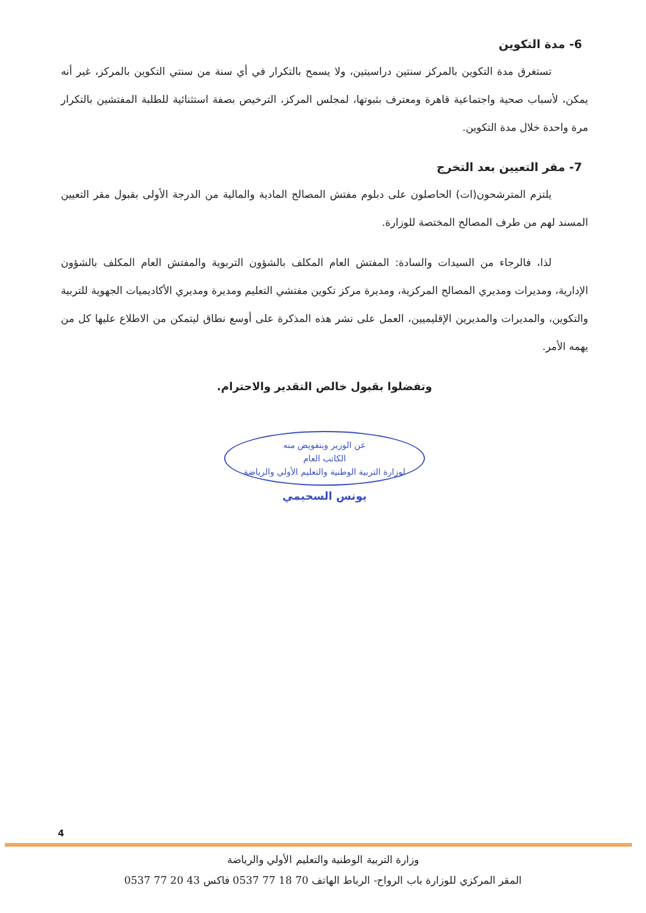6- مدة التكوين
تستغرق مدة التكوين بالمركز سنتين دراسيتين، ولا يسمح بالتكرار في أي سنة من سنتي التكوين بالمركز، غير أنه يمكن، لأسباب صحية واجتماعية قاهرة ومعترف بثبوتها، لمجلس المركز، الترخيص بصفة استثنائية للطلبة المفتشين بالتكرار مرة واحدة خلال مدة التكوين.
7- مقر التعيين بعد التخرج
يلتزم المترشحون(ات) الحاصلون على دبلوم مفتش المصالح المادية والمالية من الدرجة الأولى بقبول مقر التعيين المسند لهم من طرف المصالح المختصة للوزارة.
لذا، فالرجاء من السيدات والسادة: المفتش العام المكلف بالشؤون التربوية والمفتش العام المكلف بالشؤون الإدارية، ومديرات ومديري المصالح المركزية، ومديرة مركز تكوين مفتشي التعليم ومديرة ومديري الأكاديميات الجهوية للتربية والتكوين، والمديرات والمديرين الإقليميين، العمل على نشر هذه المذكرة على أوسع نطاق ليتمكن من الاطلاع عليها كل من يهمه الأمر.
وتفضلوا بقبول خالص التقدير والاحترام.
عن الوزير وبتفويض منه
الكاتب العام
لوزارة التربية الوطنية والتعليم الأولي والرياضة
يونس السحيمي
4
وزارة التربية الوطنية والتعليم الأولي والرياضة
المقر المركزي للوزارة باب الرواح- الرباط الهاتف 70 18 77 0537 فاكس 43 20 77 0537